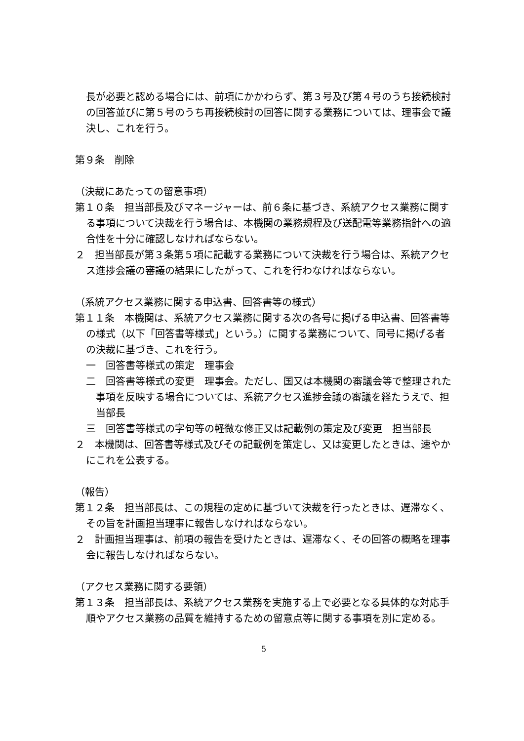長が必要と認める場合には、前項にかかわらず、第３号及び第４号のうち接続検討の回答並びに第５号のうち再接続検討の回答に関する業務については、理事会で議決し、これを行う。
第９条　削除
（決裁にあたっての留意事項）
第１０条　担当部長及びマネージャーは、前６条に基づき、系統アクセス業務に関する事項について決裁を行う場合は、本機関の業務規程及び送配電等業務指針への適合性を十分に確認しなければならない。
２　担当部長が第３条第５項に記載する業務について決裁を行う場合は、系統アクセス進捗会議の審議の結果にしたがって、これを行わなければならない。
（系統アクセス業務に関する申込書、回答書等の様式）
第１１条　本機関は、系統アクセス業務に関する次の各号に掲げる申込書、回答書等の様式（以下「回答書等様式」という。）に関する業務について、同号に掲げる者の決裁に基づき、これを行う。
一　回答書等様式の策定　理事会
二　回答書等様式の変更　理事会。ただし、国又は本機関の審議会等で整理された事項を反映する場合については、系統アクセス進捗会議の審議を経たうえで、担当部長
三　回答書等様式の字句等の軽微な修正又は記載例の策定及び変更　担当部長
２　本機関は、回答書等様式及びその記載例を策定し、又は変更したときは、速やかにこれを公表する。
（報告）
第１２条　担当部長は、この規程の定めに基づいて決裁を行ったときは、遅滞なく、その旨を計画担当理事に報告しなければならない。
２　計画担当理事は、前項の報告を受けたときは、遅滞なく、その回答の概略を理事会に報告しなければならない。
（アクセス業務に関する要領）
第１３条　担当部長は、系統アクセス業務を実施する上で必要となる具体的な対応手順やアクセス業務の品質を維持するための留意点等に関する事項を別に定める。
5